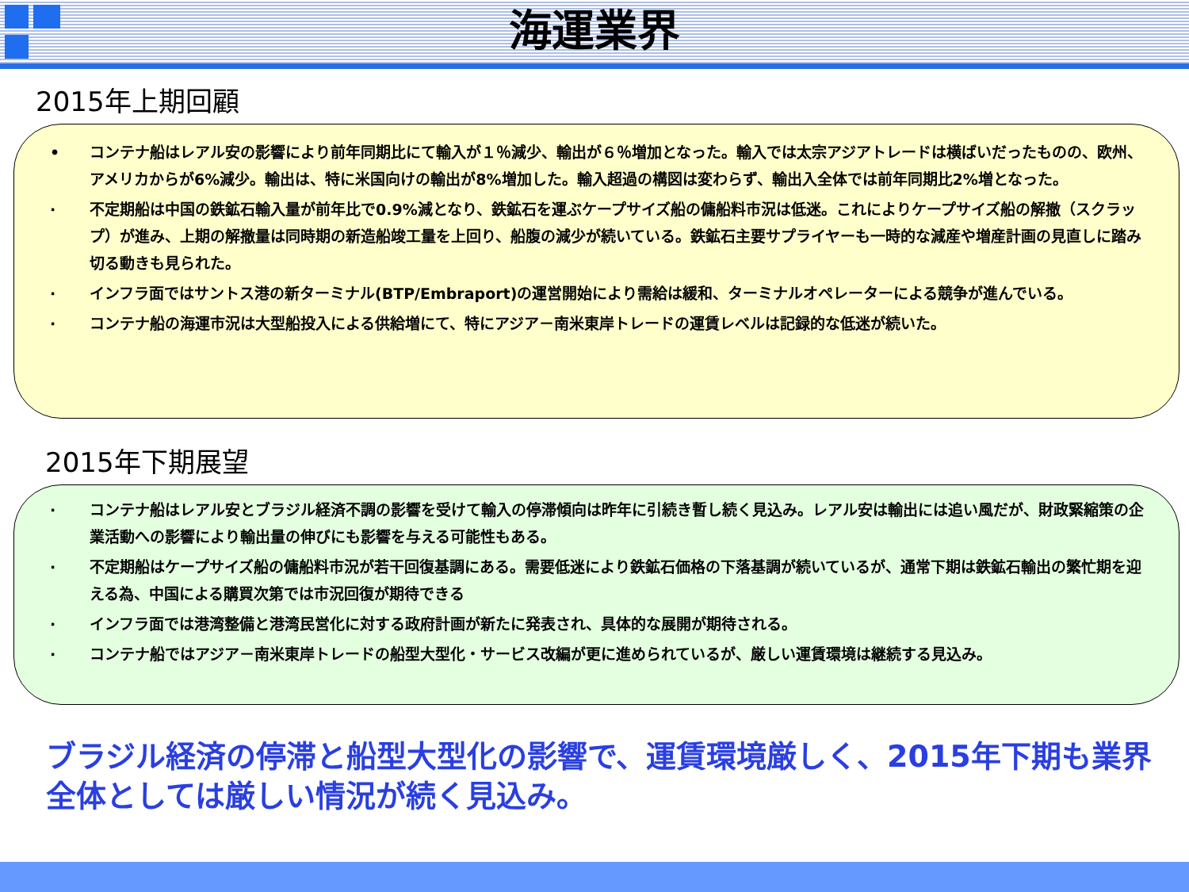海運業界
2015年上期回顧
• コンテナ船はレアル安の影響により前年同期比にて輸入が１％減少、輸出が６％増加となった。輸入では太宗アジアトレードは横ばいだったものの、欧州、アメリカからが6%減少。輸出は、特に米国向けの輸出が8%増加した。輸入超過の構図は変わらず、輸出入全体では前年同期比2%増となった。
· 不定期船は中国の鉄鉱石輸入量が前年比で0.9%減となり、鉄鉱石を運ぶケープサイズ船の傭船料市況は低迷。これによりケープサイズ船の解撤（スクラップ）が進み、上期の解撤量は同時期の新造船竣工量を上回り、船腹の減少が続いている。鉄鉱石主要サプライヤーも一時的な減産や増産計画の見直しに踏み切る動きも見られた。
· インフラ面ではサントス港の新ターミナル(BTP/Embraport)の運営開始により需給は緩和、ターミナルオペレーターによる競争が進んでいる。
· コンテナ船の海運市況は大型船投入による供給増にて、特にアジア－南米東岸トレードの運賃レベルは記録的な低迷が続いた。
2015年下期展望
· コンテナ船はレアル安とブラジル経済不調の影響を受けて輸入の停滞傾向は昨年に引続き暫し続く見込み。レアル安は輸出には追い風だが、財政緊縮策の企業活動への影響により輸出量の伸びにも影響を与える可能性もある。
· 不定期船はケープサイズ船の傭船料市況が若干回復基調にある。需要低迷により鉄鉱石価格の下落基調が続いているが、通常下期は鉄鉱石輸出の繁忙期を迎える為、中国による購買次第では市況回復が期待できる
· インフラ面では港湾整備と港湾民営化に対する政府計画が新たに発表され、具体的な展開が期待される。
· コンテナ船ではアジア－南米東岸トレードの船型大型化・サービス改編が更に進められているが、厳しい運賃環境は継続する見込み。
ブラジル経済の停滞と船型大型化の影響で、運賃環境厳しく、2015年下期も業界全体としては厳しい情況が続く見込み。